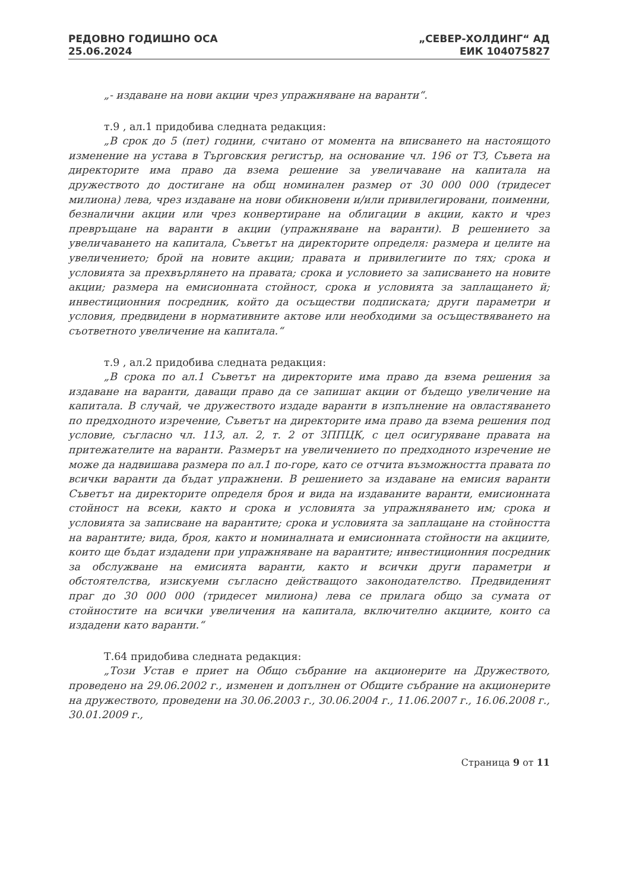РЕДОВНО ГОДИШНО ОСА
25.06.2024
„СЕВЕР-ХОЛДИНГ“ АД
ЕИК 104075827
„- издаване на нови акции чрез упражняване на варанти“.
т.9 , ал.1 придобива следната редакция:
„В срок до 5 (пет) години, считано от момента на вписването на настоящото изменение на устава в Търговския регистър, на основание чл. 196 от ТЗ, Съвета на директорите има право да взема решение за увеличаване на капитала на дружеството до достигане на общ номинален размер от 30 000 000 (тридесет милиона) лева, чрез издаване на нови обикновени и/или привилегировани, поименни, безналични акции или чрез конвертиране на облигации в акции, както и чрез превръщане на варанти в акции (упражняване на варанти). В решението за увеличаването на капитала, Съветът на директорите определя: размера и целите на увеличението; брой на новите акции; правата и привилегиите по тях; срока и условията за прехвърлянето на правата; срока и условието за записването на новите акции; размера на емисионната стойност, срока и условията за заплащането й; инвестиционния посредник, който да осъществи подписката; други параметри и условия, предвидени в нормативните актове или необходими за осъществяването на съответното увеличение на капитала.“
т.9 , ал.2 придобива следната редакция:
„В срока по ал.1 Съветът на директорите има право да взема решения за издаване на варанти, даващи право да се запишат акции от бъдещо увеличение на капитала. В случай, че дружеството издаде варанти в изпълнение на овластяването по предходното изречение, Съветът на директорите има право да взема решения под условие, съгласно чл. 113, ал. 2, т. 2 от ЗППЦК, с цел осигуряване правата на притежателите на варанти. Размерът на увеличението по предходното изречение не може да надвишава размера по ал.1 по-горе, като се отчита възможността правата по всички варанти да бъдат упражнени. В решението за издаване на емисия варанти Съветът на директорите определя броя и вида на издаваните варанти, емисионната стойност на всеки, както и срока и условията за упражняването им; срока и условията за записване на варантите; срока и условията за заплащане на стойността на варантите; вида, броя, както и номиналната и емисионната стойности на акциите, които ще бъдат издадени при упражняване на варантите; инвестиционния посредник за обслужване на емисията варанти, както и всички други параметри и обстоятелства, изискуеми съгласно действащото законодателство. Предвиденият праг до 30 000 000 (тридесет милиона) лева се прилага общо за сумата от стойностите на всички увеличения на капитала, включително акциите, които са издадени като варанти.“
Т.64 придобива следната редакция:
„Този Устав е приет на Общо събрание на акционерите на Дружеството, проведено на 29.06.2002 г., изменен и допълнен от Общите събрание на акционерите на дружеството, проведени на 30.06.2003 г., 30.06.2004 г., 11.06.2007 г., 16.06.2008 г., 30.01.2009 г.,
Страница 9 от 11